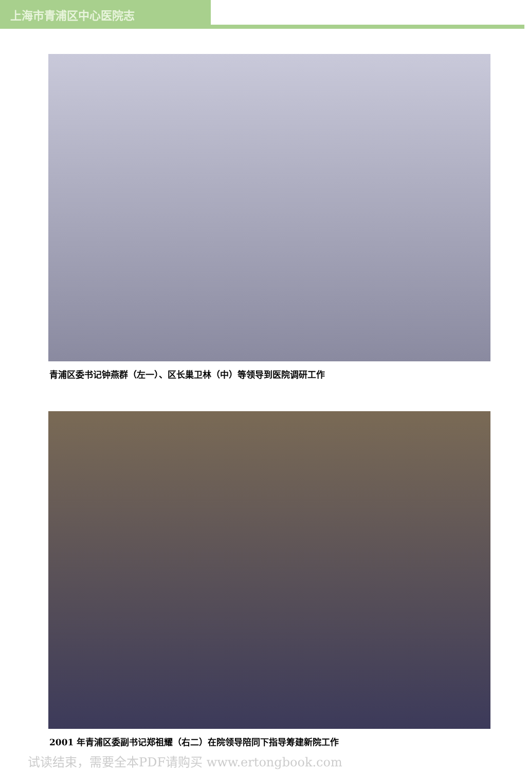上海市青浦区中心医院志
青浦区委书记钟燕群（左一）、区长巢卫林（中）等领导到医院调研工作
2001 年青浦区委副书记郑祖耀（右二）在院领导陪同下指导筹建新院工作
试读结束，需要全本PDF请购买 www.ertongbook.com